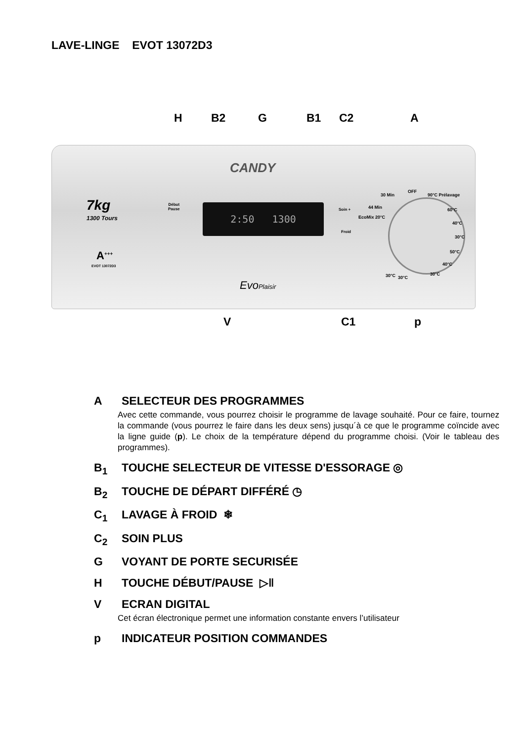LAVE-LINGE EVOT 13072D3
H B2 G B1 C2 A
CANDY
7kg
1300 Tours
A<sup>+++</sup>
EVOT 13072D3
Début
Pause
2:50 1300 Soin +
Froid
OFF
30 Min 90°C Prélavage
44 Min
EcoMix 20°C
60°C
40°C
30°C
50°C
40°C
30°C
30°C 30°C
EvoPlaisir
V C1 p
A SELECTEUR DES PROGRAMMES
Avec cette commande, vous pourrez choisir le programme de lavage souhaité. Pour ce faire, tournez la commande (vous pourrez le faire dans les deux sens) jusqu´à ce que le programme coïncide avec la ligne guide (p). Le choix de la température dépend du programme choisi. (Voir le tableau des programmes).
B<sub>1</sub> TOUCHE SELECTEUR DE VITESSE D'ESSORAGE ◎
B<sub>2</sub> TOUCHE DE DÉPART DIFFÉRÉ ◷
C<sub>1</sub> LAVAGE À FROID ❄
C<sub>2</sub> SOIN PLUS
G VOYANT DE PORTE SECURISÉE
H TOUCHE DÉBUT/PAUSE ▷‖
V ECRAN DIGITAL
Cet écran électronique permet une information constante envers l’utilisateur
p INDICATEUR POSITION COMMANDES